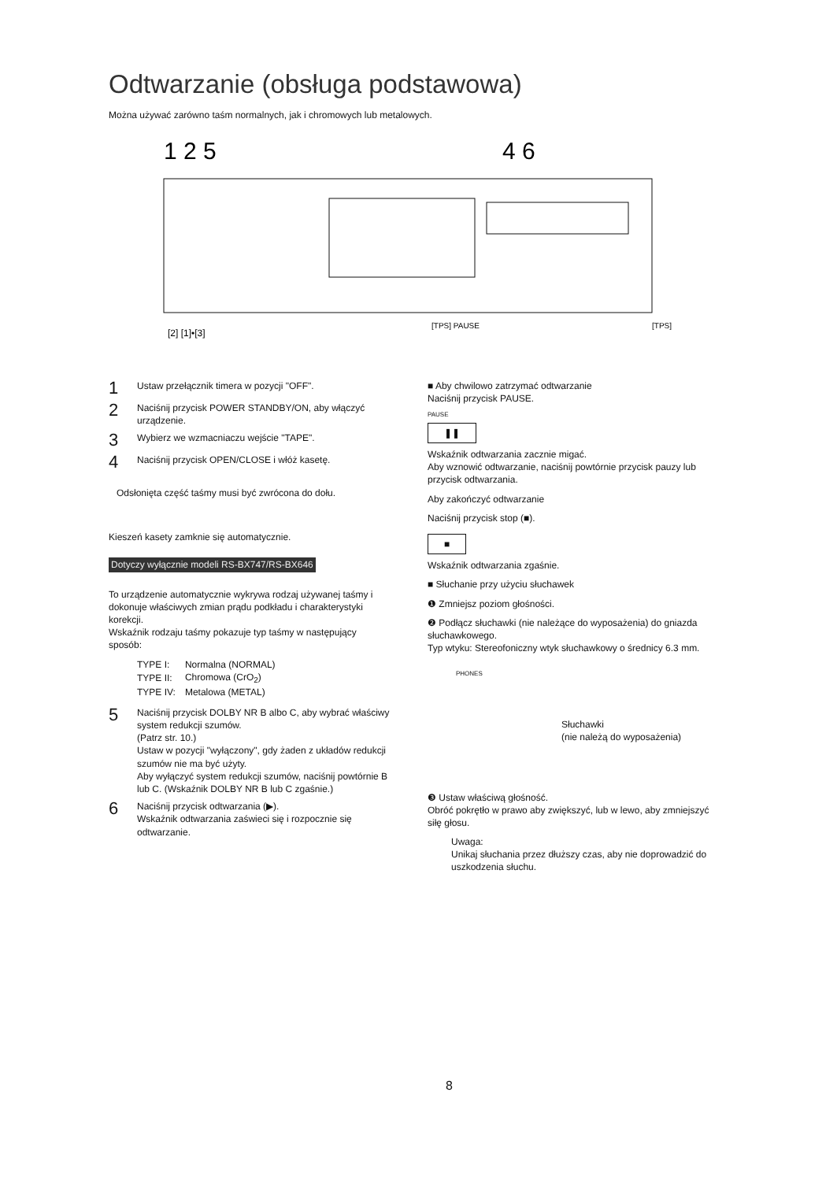Odtwarzanie (obsługa podstawowa)
Można używać zarówno taśm normalnych, jak i chromowych lub metalowych.
1 2 5
4 6
[2] [1]•[3]
[TPS] PAUSE
[TPS]
1 Ustaw przełącznik timera w pozycji "OFF".
2 Naciśnij przycisk POWER STANDBY/ON, aby włączyć urządzenie.
3 Wybierz we wzmacniaczu wejście "TAPE".
4 Naciśnij przycisk OPEN/CLOSE i włóż kasetę.
Odsłonięta część taśmy musi być zwrócona do dołu.
Kieszeń kasety zamknie się automatycznie.
Dotyczy wyłącznie modeli RS-BX747/RS-BX646
To urządzenie automatycznie wykrywa rodzaj używanej taśmy i dokonuje właściwych zmian prądu podkładu i charakterystyki korekcji.
Wskaźnik rodzaju taśmy pokazuje typ taśmy w następujący sposób:
| TYPE I: | Normalna (NORMAL) |
| TYPE II: | Chromowa (CrO<sub>2</sub>) |
| TYPE IV: | Metalowa (METAL) |
5 Naciśnij przycisk DOLBY NR B albo C, aby wybrać właściwy system redukcji szumów.
(Patrz str. 10.)
Ustaw w pozycji "wyłączony", gdy żaden z układów redukcji szumów nie ma być użyty.
Aby wyłączyć system redukcji szumów, naciśnij powtórnie B lub C. (Wskaźnik DOLBY NR B lub C zgaśnie.)
6 Naciśnij przycisk odtwarzania (▶).
Wskaźnik odtwarzania zaświeci się i rozpocznie się odtwarzanie.
■ Aby chwilowo zatrzymać odtwarzanie
Naciśnij przycisk PAUSE.
PAUSE
❚❚
Wskaźnik odtwarzania zacznie migać.
Aby wznowić odtwarzanie, naciśnij powtórnie przycisk pauzy lub przycisk odtwarzania.
Aby zakończyć odtwarzanie
Naciśnij przycisk stop (■).
■
Wskaźnik odtwarzania zgaśnie.
■ Słuchanie przy użyciu słuchawek
❶ Zmniejsz poziom głośności.
❷ Podłącz słuchawki (nie należące do wyposażenia) do gniazda słuchawkowego.
Typ wtyku: Stereofoniczny wtyk słuchawkowy o średnicy 6.3 mm.
PHONES
Słuchawki
(nie należą do wyposażenia)
❸ Ustaw właściwą głośność.
Obróć pokrętło w prawo aby zwiększyć, lub w lewo, aby zmniejszyć siłę głosu.
Uwaga:
Unikaj słuchania przez dłuższy czas, aby nie doprowadzić do uszkodzenia słuchu.
8